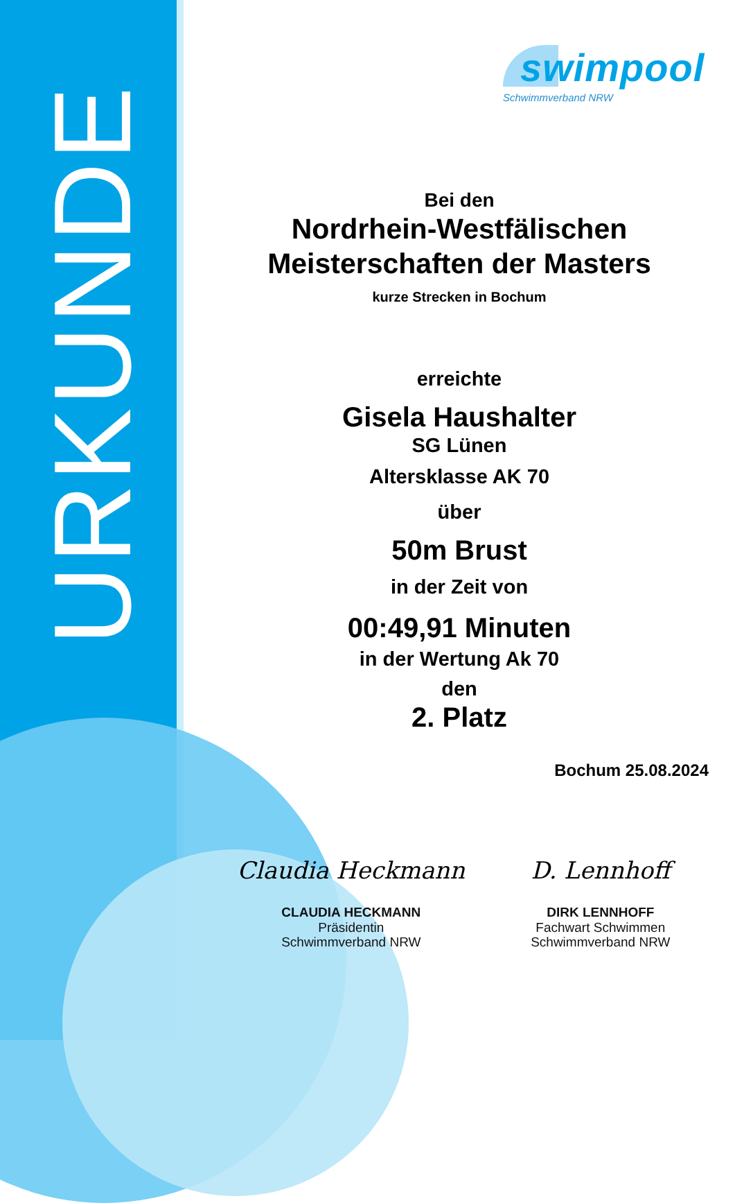URKUNDE
swimpool
Schwimmverband NRW
Bei den
Nordrhein-Westfälischen
Meisterschaften der Masters
kurze Strecken in Bochum
erreichte
Gisela Haushalter
SG Lünen
Altersklasse AK 70
über
50m Brust
in der Zeit von
00:49,91 Minuten
in der Wertung Ak 70
den
2. Platz
Bochum 25.08.2024
Claudia Heckmann
CLAUDIA HECKMANN
Präsidentin
Schwimmverband NRW
D. Lennhoff
DIRK LENNHOFF
Fachwart Schwimmen
Schwimmverband NRW